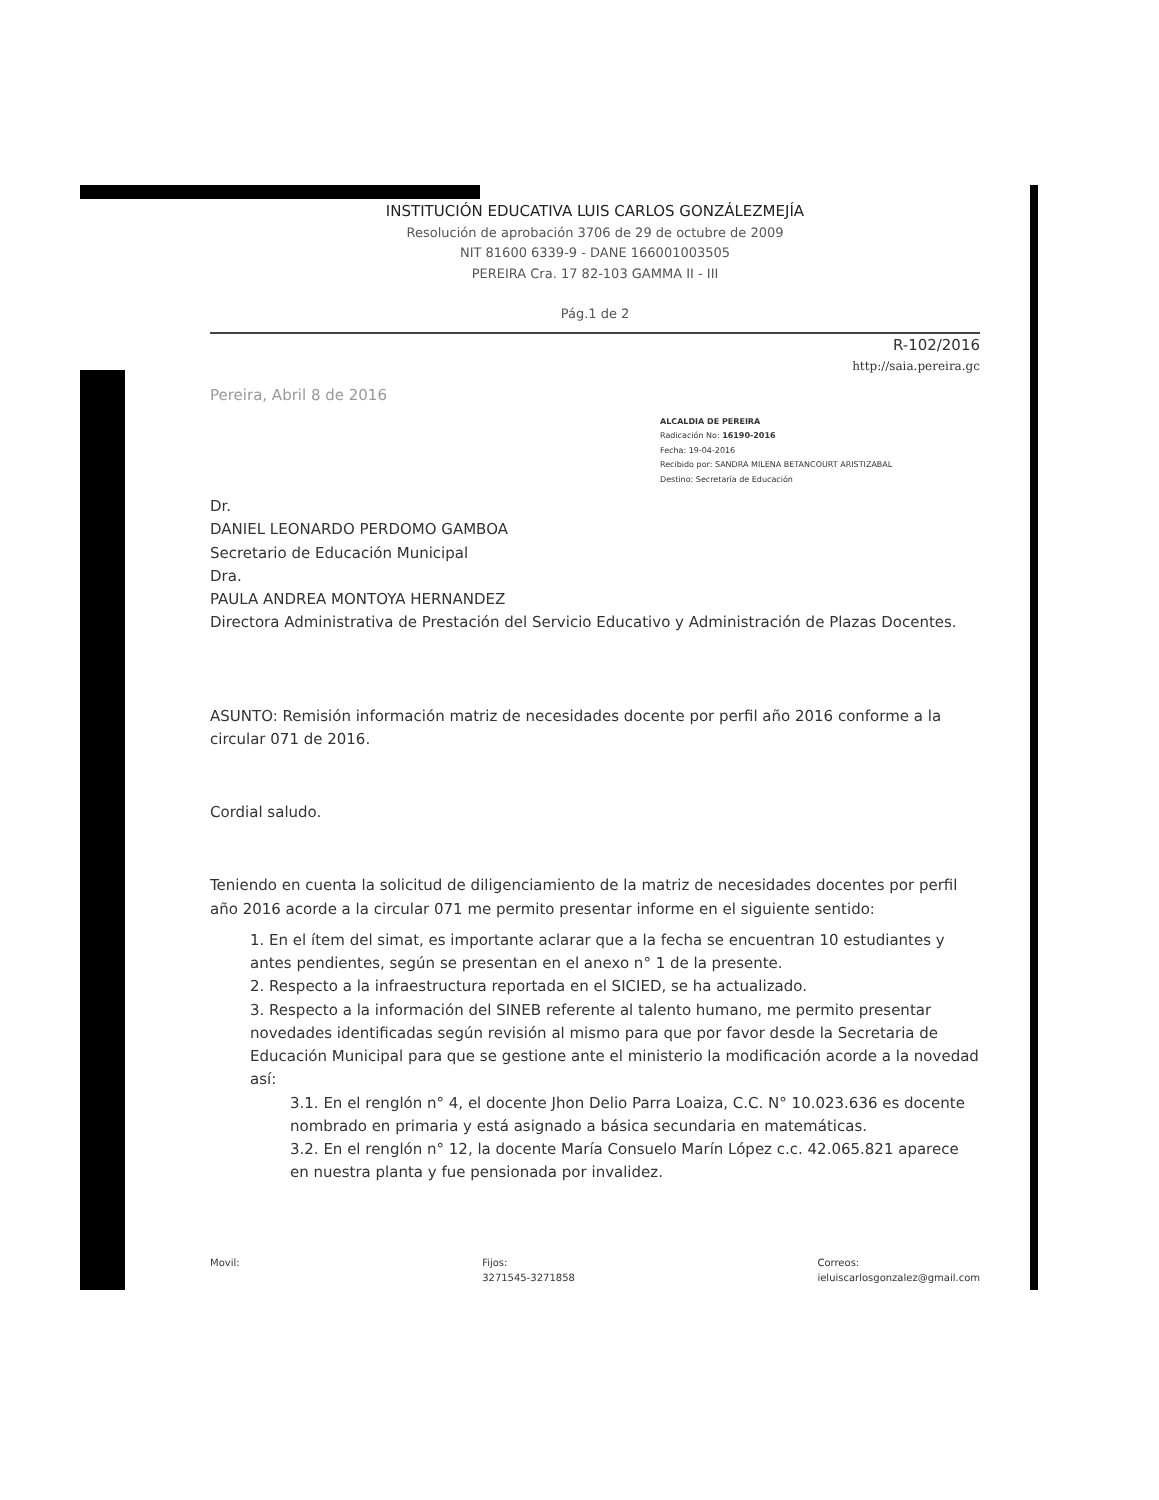INSTITUCIÓN EDUCATIVA LUIS CARLOS GONZÁLEZMEJÍA
Resolución de aprobación 3706 de 29 de octubre de 2009
NIT 81600 6339-9 - DANE 166001003505
PEREIRA Cra. 17 82-103 GAMMA II - III
Pág.1 de 2
R-102/2016
http://saia.pereira.gc
Pereira, Abril 8 de 2016
ALCALDIA DE PEREIRA
Radicación No: 16190-2016
Fecha: 19-04-2016
Recibido por: SANDRA MILENA BETANCOURT ARISTIZABAL
Destino: Secretaría de Educación
Dr.
DANIEL LEONARDO PERDOMO GAMBOA
Secretario de Educación Municipal
Dra.
PAULA ANDREA MONTOYA HERNANDEZ
Directora Administrativa de Prestación del Servicio Educativo y Administración de Plazas Docentes.
ASUNTO: Remisión información matriz de necesidades docente por perfil año 2016 conforme a la circular 071 de 2016.
Cordial saludo.
Teniendo en cuenta la solicitud de diligenciamiento de la matriz de necesidades docentes por perfil año 2016 acorde a la circular 071 me permito presentar informe en el siguiente sentido:
1. En el ítem del simat, es importante aclarar que a la fecha se encuentran 10 estudiantes y antes pendientes, según se presentan en el anexo n° 1 de la presente.
2. Respecto a la infraestructura reportada en el SICIED, se ha actualizado.
3. Respecto a la información del SINEB referente al talento humano, me permito presentar novedades identificadas según revisión al mismo para que por favor desde la Secretaria de Educación Municipal para que se gestione ante el ministerio la modificación acorde a la novedad así:
3.1. En el renglón n° 4, el docente Jhon Delio Parra Loaiza, C.C. N° 10.023.636 es docente nombrado en primaria y está asignado a básica secundaria en matemáticas.
3.2. En el renglón n° 12, la docente María Consuelo Marín López c.c. 42.065.821 aparece en nuestra planta y fue pensionada por invalidez.
Movil: Fijos:
3271545-3271858 Correos:
ieluiscarlosgonzalez@gmail.com